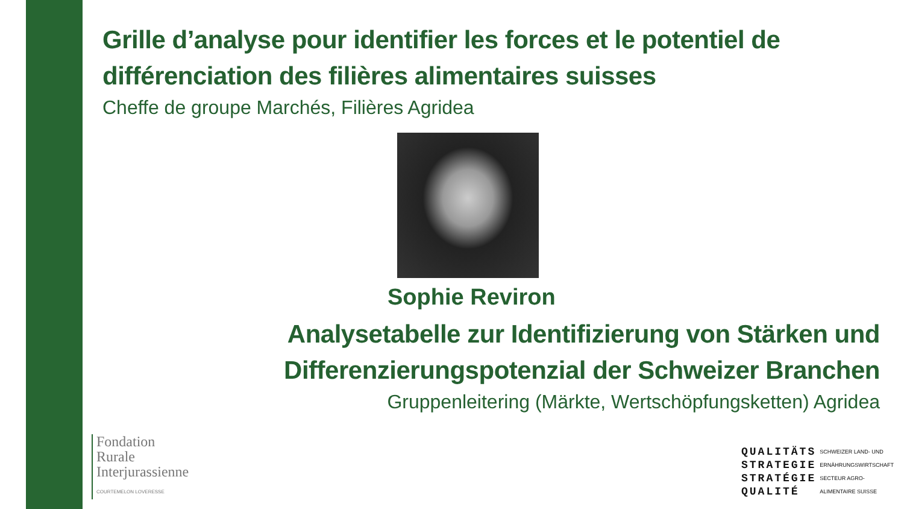Grille d’analyse pour identifier les forces et le potentiel de différenciation des filières alimentaires suisses
Cheffe de groupe Marchés, Filières Agridea
Sophie Reviron
Analysetabelle zur Identifizierung von Stärken und Differenzierungspotenzial der Schweizer Branchen
Gruppenleitering (Märkte, Wertschöpfungsketten) Agridea
Fondation
Rurale
Interjurassienne
COURTEMELON LOVERESSE
QUALITÄTS
STRATEGIE
STRATÉGIE
QUALITÉ
SCHWEIZER LAND- UND
ERNÄHRUNGSWIRTSCHAFT
SECTEUR AGRO-
ALIMENTAIRE SUISSE